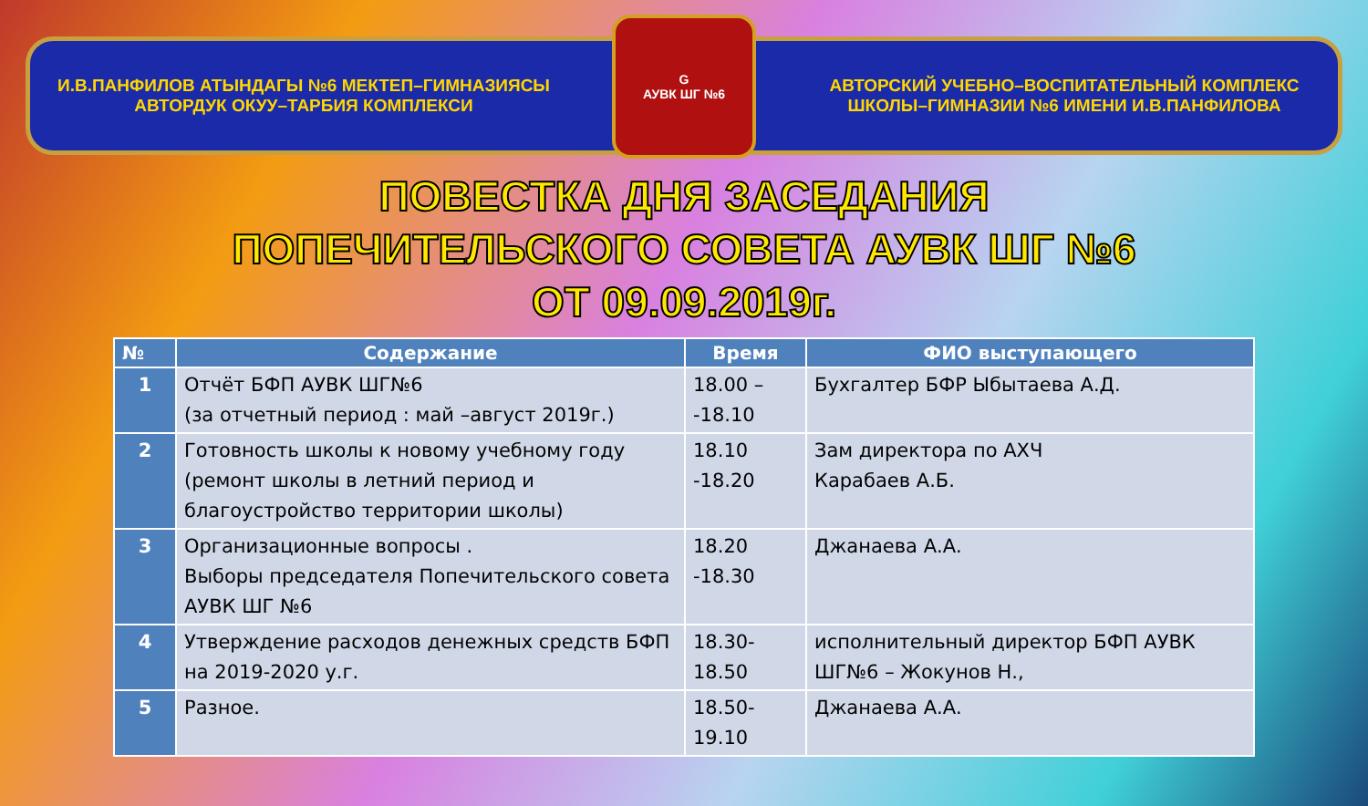И.В.ПАНФИЛОВ АТЫНДАГЫ №6 МЕКТЕП–ГИМНАЗИЯСЫ
АВТОРДУК ОКУУ–ТАРБИЯ КОМПЛЕКСИ
G
АУВК ШГ №6
АВТОРСКИЙ УЧЕБНО–ВОСПИТАТЕЛЬНЫЙ КОМПЛЕКС
ШКОЛЫ–ГИМНАЗИИ №6 ИМЕНИ И.В.ПАНФИЛОВА
ПОВЕСТКА ДНЯ ЗАСЕДАНИЯ
ПОПЕЧИТЕЛЬСКОГО СОВЕТА АУВК ШГ №6
ОТ 09.09.2019г.
| № | Содержание | Время | ФИО выступающего |
| --- | --- | --- | --- |
| 1 | Отчёт БФП АУВК ШГ№6 (за отчетный период : май –август 2019г.) | 18.00 – -18.10 | Бухгалтер БФР Ыбытаева А.Д. |
| 2 | Готовность школы к новому учебному году (ремонт школы в летний период и благоустройство территории школы) | 18.10 -18.20 | Зам директора по АХЧ Карабаев А.Б. |
| 3 | Организационные вопросы . Выборы председателя Попечительского совета АУВК ШГ №6 | 18.20 -18.30 | Джанаева А.А. |
| 4 | Утверждение расходов денежных средств БФП на 2019-2020 у.г. | 18.30- 18.50 | исполнительный директор БФП АУВК ШГ№6 – Жокунов Н., |
| 5 | Разное. | 18.50- 19.10 | Джанаева А.А. |